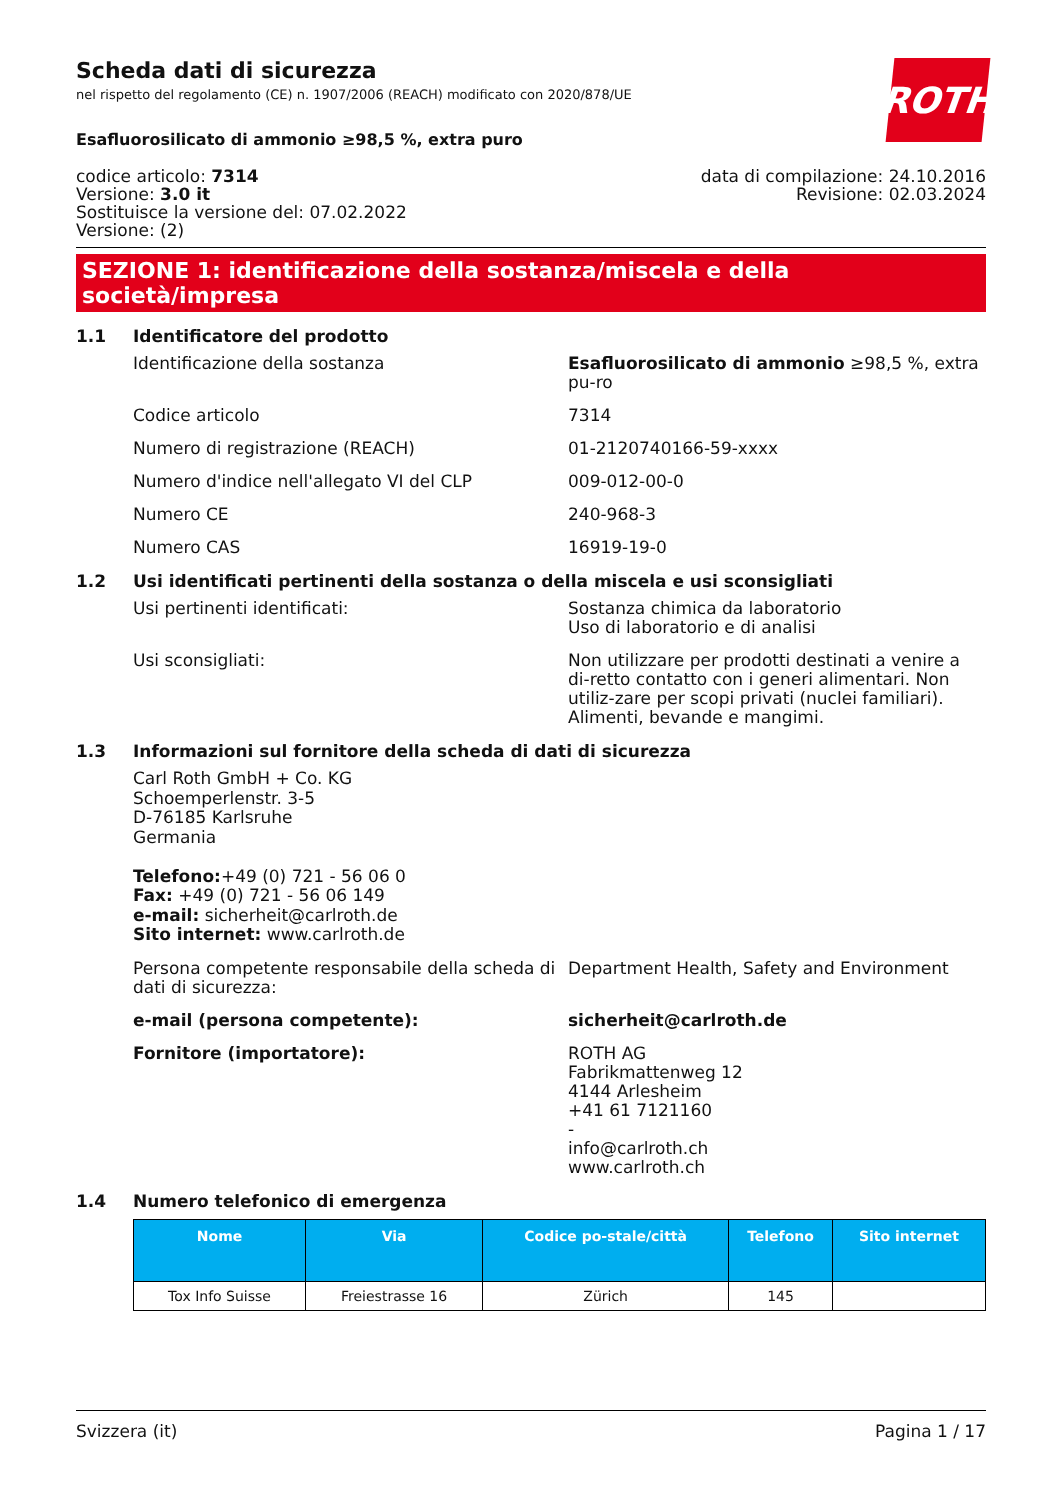ROTH
Scheda dati di sicurezza
nel rispetto del regolamento (CE) n. 1907/2006 (REACH) modificato con 2020/878/UE
Esafluorosilicato di ammonio ≥98,5 %, extra puro
codice articolo: 7314
Versione: 3.0 it
Sostituisce la versione del: 07.02.2022
Versione: (2)
data di compilazione: 24.10.2016
Revisione: 02.03.2024
SEZIONE 1: identificazione della sostanza/miscela e della società/impresa
1.1 Identificatore del prodotto
Identificazione della sostanza Esafluorosilicato di ammonio ≥98,5 %, extra pu-ro
Codice articolo 7314
Numero di registrazione (REACH) 01-2120740166-59-xxxx
Numero d'indice nell'allegato VI del CLP 009-012-00-0
Numero CE 240-968-3
Numero CAS 16919-19-0
1.2 Usi identificati pertinenti della sostanza o della miscela e usi sconsigliati
Usi pertinenti identificati: Sostanza chimica da laboratorio
Uso di laboratorio e di analisi
Usi sconsigliati: Non utilizzare per prodotti destinati a venire a di-retto contatto con i generi alimentari. Non utiliz-zare per scopi privati (nuclei familiari). Alimenti, bevande e mangimi.
1.3 Informazioni sul fornitore della scheda di dati di sicurezza
Carl Roth GmbH + Co. KG
Schoemperlenstr. 3-5
D-76185 Karlsruhe
Germania
Telefono:+49 (0) 721 - 56 06 0
Fax: +49 (0) 721 - 56 06 149
e-mail: sicherheit@carlroth.de
Sito internet: www.carlroth.de
Persona competente responsabile della scheda di dati di sicurezza:
Department Health, Safety and Environment
e-mail (persona competente): sicherheit@carlroth.de
Fornitore (importatore): ROTH AG
Fabrikmattenweg 12
4144 Arlesheim
+41 61 7121160
-
info@carlroth.ch
www.carlroth.ch
1.4 Numero telefonico di emergenza
| Nome | Via | Codice po-stale/città | Telefono | Sito internet |
| --- | --- | --- | --- | --- |
| Tox Info Suisse | Freiestrasse 16 | Zürich | 145 | |
Svizzera (it) Pagina 1 / 17